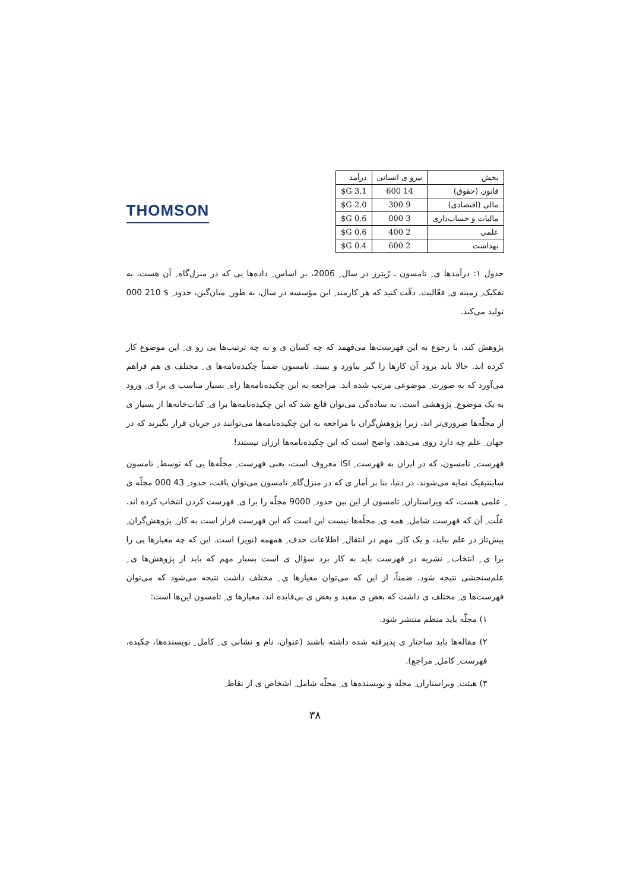THOMSON
| بخش | نیرو ی انسانی | درآمد |
| --- | --- | --- |
| قانون (حقوق) | 14 600 | 3.1 G$ |
| مالی (اقتصادی) | 9 300 | 2.0 G$ |
| مالیات و حساب‌داری | 3 000 | 0.6 G$ |
| علمی | 2 400 | 0.6 G$ |
| بهداشت | 2 600 | 0.4 G$ |
جدول ۱: درآمدها ی ِ تامسون ـ رُیترز در سال ِ 2006، بر اساس ِ داده‌ها یی که در منزل‌گاه ِ آن هست، به تفکیک ِ زمینه ی ِ فعّالیت. دقّت کنید که هر کارمند ِ این مؤسسه در سال، به طور ِ میان‌گین، حدود ِ $ 210 000 تولید می‌کند.
پژوهش کند، با رجوع به این فهرست‌ها می‌فهمد که چه کسان ی و به چه ترتیب‌ها یی رو ی ِ این موضوع کار کرده اند. حالا باید برود آن کارها را گیر بیاورد و ببیند. تامسون ضمناً چکیده‌نامه‌ها ی ِ مختلف ی هم فراهم می‌آورد که به صورت ِ موضوعی مرتب شده اند. مراجعه به این چکیده‌نامه‌ها راه ِ بسیار مناسب ی برا ی ِ ورود به یک موضوع ِ پژوهشی است. به ساده‌گی می‌توان قانع شد که این چکیده‌نامه‌ها برا ی ِ کتاب‌خانه‌ها از بسیار ی از مجلّه‌ها ضروری‌تر اند، زیرا پژوهش‌گران با مراجعه به این چکیده‌نامه‌ها می‌توانند در جریان قرار بگیرند که در جهان ِ علم چه دارد روی می‌دهد. واضح است که این چکیده‌نامه‌ها ارزان نیستند!
فهرست ِ تامسون، که در ایران به فهرست ِ ISI معروف است، یعنی فهرست ِ مجلّه‌ها یی که توسط ِ تامسون ساینتیفیک نمایه می‌شوند. در دنیا، بنا بر آمار ی که در منزل‌گاه ِ تامسون می‌توان یافت، حدود ِ 43 000 مجلّه ی ِ علمی هست، که ویراستاران ِ تامسون از این بین حدود ِ 9000 مجلّه را برا ی ِ فهرست کردن انتخاب کرده اند. علّت ِ آن که فهرست شامل ِ همه ی ِ مجلّه‌ها نیست این است که این فهرست قرار است به کار ِ پژوهش‌گران ِ پیش‌تاز در علم بیاید، و یک کار ِ مهم در انتقال ِ اطلاعات حذف ِ همهمه (نویز) است. این که چه معیارها یی را برا ی ِ انتخاب ِ نشریه در فهرست باید به کار برد سؤال ی است بسیار مهم که باید از پژوهش‌ها ی ِ علم‌سنجشی نتیجه شود. ضمناً، از این که می‌توان معیارها ی ِ مختلف داشت نتیجه می‌شود که می‌توان فهرست‌ها ی ِ مختلف ی داشت که بعض ی مفید و بعض ی بی‌فایده اند. معیارها ی ِ تامسون این‌ها است:
۱) مجلّه باید منظم منتشر شود.
۲) مقاله‌ها باید ساختار ی پذیرفته شده داشته باشند (عنوان، نام و نشانی ی ِ کامل ِ نویسنده‌ها، چکیده، فهرست ِ کامل ِ مراجع).
۳) هیئت ِ ویراستاران ِ مجله و نویسنده‌ها ی ِ مجلّه شامل ِ اشخاص ی از نقاط ِ
۳۸